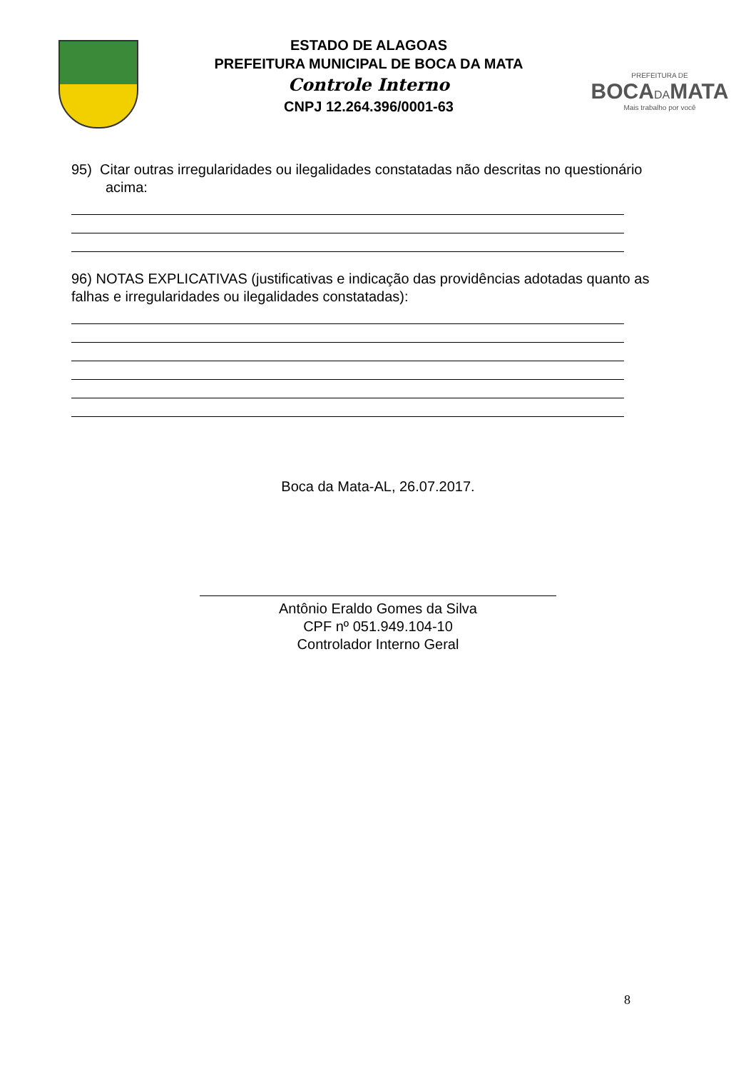ESTADO DE ALAGOAS
PREFEITURA MUNICIPAL DE BOCA DA MATA
Controle Interno
CNPJ 12.264.396/0001-63
PREFEITURA DE
BOCADAMATA
Mais trabalho por você
95) Citar outras irregularidades ou ilegalidades constatadas não descritas no questionário acima:
96) NOTAS EXPLICATIVAS (justificativas e indicação das providências adotadas quanto as falhas e irregularidades ou ilegalidades constatadas):
Boca da Mata-AL, 26.07.2017.
Antônio Eraldo Gomes da Silva
CPF nº 051.949.104-10
Controlador Interno Geral
8